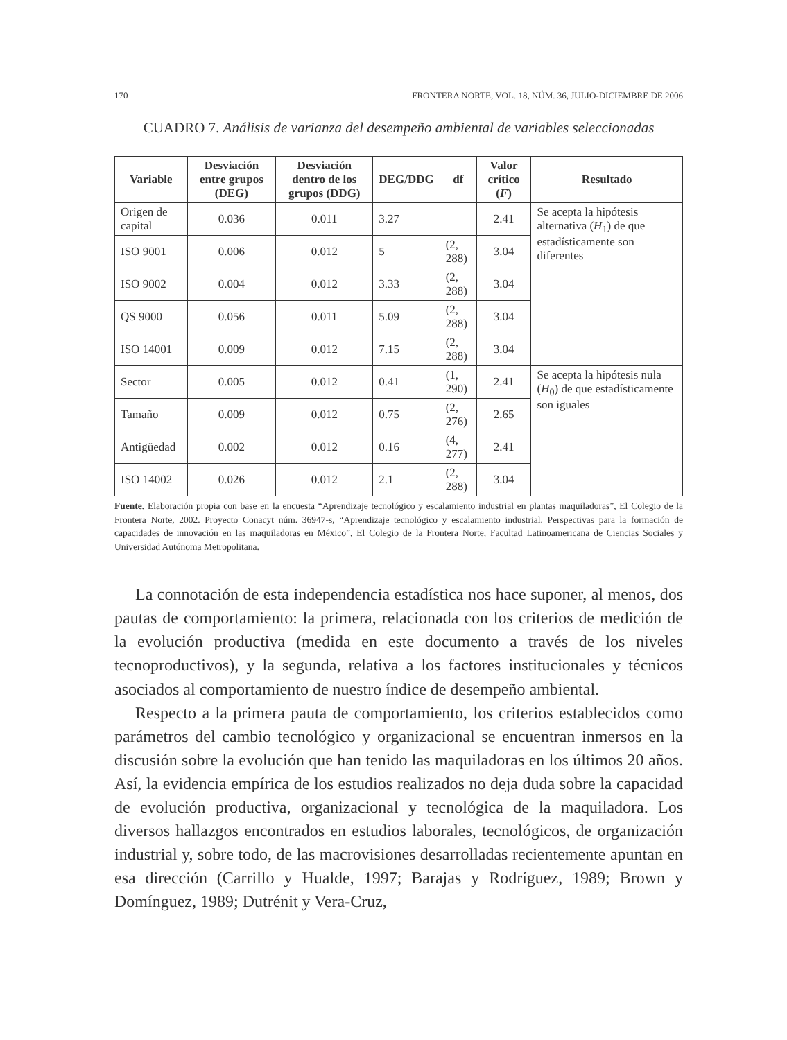170 FRONTERA NORTE, VOL. 18, NÚM. 36, JULIO-DICIEMBRE DE 2006
CUADRO 7. Análisis de varianza del desempeño ambiental de variables seleccionadas
| Variable | Desviación entre grupos (DEG) | Desviación dentro de los grupos (DDG) | DEG/DDG | df | Valor crítico ( F ) | Resultado |
| --- | --- | --- | --- | --- | --- | --- |
| Origen de capital | 0.036 | 0.011 | 3.27 | | 2.41 | Se acepta la hipótesis alternativa ( H<sub>1</sub>) de que estadísticamente son diferentes |
| ISO 9001 | 0.006 | 0.012 | 5 | (2, 288) | 3.04 | |
| ISO 9002 | 0.004 | 0.012 | 3.33 | (2, 288) | 3.04 | |
| QS 9000 | 0.056 | 0.011 | 5.09 | (2, 288) | 3.04 | |
| ISO 14001 | 0.009 | 0.012 | 7.15 | (2, 288) | 3.04 | |
| Sector | 0.005 | 0.012 | 0.41 | (1, 290) | 2.41 | Se acepta la hipótesis nula ( H<sub>0</sub>) de que estadísticamente son iguales |
| Tamaño | 0.009 | 0.012 | 0.75 | (2, 276) | 2.65 | |
| Antigüedad | 0.002 | 0.012 | 0.16 | (4, 277) | 2.41 | |
| ISO 14002 | 0.026 | 0.012 | 2.1 | (2, 288) | 3.04 | |
Fuente. Elaboración propia con base en la encuesta “Aprendizaje tecnológico y escalamiento industrial en plantas maquiladoras”, El Colegio de la Frontera Norte, 2002. Proyecto Conacyt núm. 36947-s, “Aprendizaje tecnológico y escalamiento industrial. Perspectivas para la formación de capacidades de innovación en las maquiladoras en México”, El Colegio de la Frontera Norte, Facultad Latinoamericana de Ciencias Sociales y Universidad Autónoma Metropolitana.
La connotación de esta independencia estadística nos hace suponer, al menos, dos pautas de comportamiento: la primera, relacionada con los criterios de medición de la evolución productiva (medida en este documento a través de los niveles tecnoproductivos), y la segunda, relativa a los factores institucionales y técnicos asociados al comportamiento de nuestro índice de desempeño ambiental.
Respecto a la primera pauta de comportamiento, los criterios establecidos como parámetros del cambio tecnológico y organizacional se encuentran inmersos en la discusión sobre la evolución que han tenido las maquiladoras en los últimos 20 años. Así, la evidencia empírica de los estudios realizados no deja duda sobre la capacidad de evolución productiva, organizacional y tecnológica de la maquiladora. Los diversos hallazgos encontrados en estudios laborales, tecnológicos, de organización industrial y, sobre todo, de las macrovisiones desarrolladas recientemente apuntan en esa dirección (Carrillo y Hualde, 1997; Barajas y Rodríguez, 1989; Brown y Domínguez, 1989; Dutrénit y Vera-Cruz,